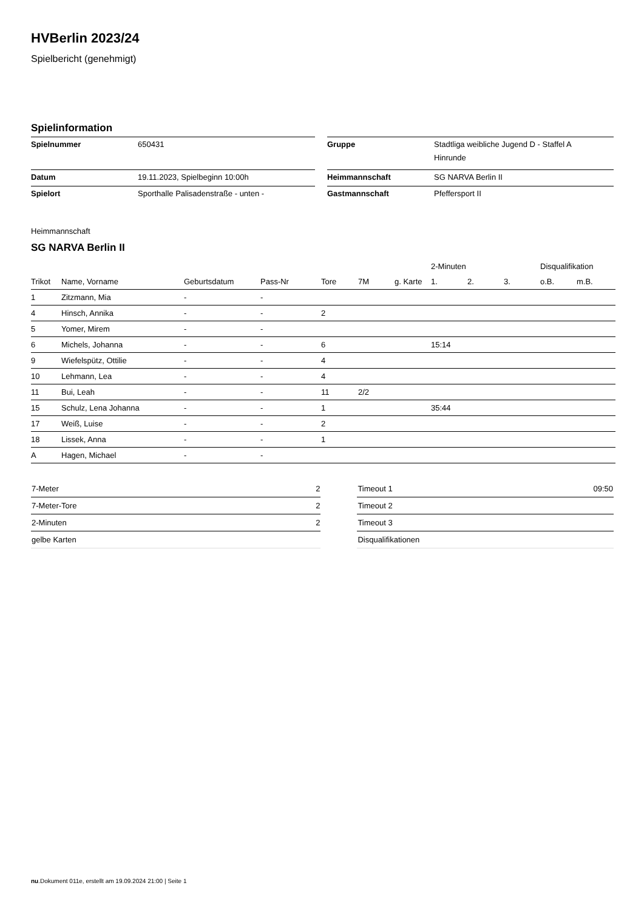HVBerlin 2023/24
Spielbericht (genehmigt)
Spielinformation
| Spielnummer | 650431 | | Gruppe | Stadtliga weibliche Jugend D - Staffel A Hinrunde |
| Datum | 19.11.2023, Spielbeginn 10:00h | | Heimmannschaft | SG NARVA Berlin II |
| Spielort | Sporthalle Palisadenstraße - unten - | | Gastmannschaft | Pfeffersport II |
Heimmannschaft
SG NARVA Berlin II
| | | | | | | | 2-Minuten | | | Disqualifikation | |
| --- | --- | --- | --- | --- | --- | --- | --- | --- | --- | --- | --- |
| Trikot | Name, Vorname | Geburtsdatum | Pass-Nr | Tore | 7M | g. Karte | 1. | 2. | 3. | o.B. | m.B. |
| 1 | Zitzmann, Mia | - | - | | | | | | | | |
| 4 | Hinsch, Annika | - | - | 2 | | | | | | | |
| 5 | Yomer, Mirem | - | - | | | | | | | | |
| 6 | Michels, Johanna | - | - | 6 | | | 15:14 | | | | |
| 9 | Wiefelspütz, Ottilie | - | - | 4 | | | | | | | |
| 10 | Lehmann, Lea | - | - | 4 | | | | | | | |
| 11 | Bui, Leah | - | - | 11 | 2/2 | | | | | | |
| 15 | Schulz, Lena Johanna | - | - | 1 | | | 35:44 | | | | |
| 17 | Weiß, Luise | - | - | 2 | | | | | | | |
| 18 | Lissek, Anna | - | - | 1 | | | | | | | |
| A | Hagen, Michael | - | - | | | | | | | | |
| 7-Meter | 2 |
| 7-Meter-Tore | 2 |
| 2-Minuten | 2 |
| gelbe Karten | |
| Timeout 1 | 09:50 |
| Timeout 2 | |
| Timeout 3 | |
| Disqualifikationen | |
nu.Dokument 011e, erstellt am 19.09.2024 21:00 | Seite 1